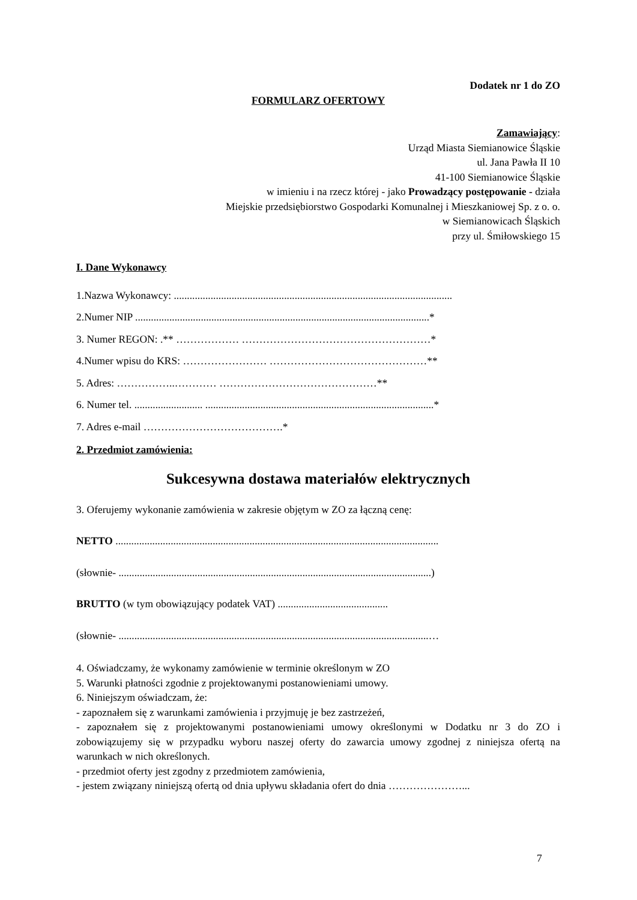Dodatek nr 1 do ZO
FORMULARZ OFERTOWY
Zamawiający:
Urząd Miasta Siemianowice Śląskie
ul. Jana Pawła II 10
41-100 Siemianowice Śląskie
w imieniu i na rzecz której - jako Prowadzący postępowanie - działa
Miejskie przedsiębiorstwo Gospodarki Komunalnej i Mieszkaniowej Sp. z o. o.
w Siemianowicach Śląskich
przy ul. Śmiłowskiego 15
I. Dane Wykonawcy
1.Nazwa Wykonawcy: ..........................................................................................................
2.Numer NIP ................................................................................................................*
3. Numer REGON: .** ……………… ………………………………………………*
4.Numer wpisu do KRS: …………………… ………………………………………**
5. Adres: ……………..………… ………………………………………**
6. Numer tel. .......................... .......................................................................................*
7. Adres e-mail ………………………………….*
2. Przedmiot zamówienia:
Sukcesywna dostawa materiałów elektrycznych
3. Oferujemy wykonanie zamówienia w zakresie objętym w ZO za łączną cenę:
NETTO ...........................................................................................................................
(słownie- .......................................................................................................................)
BRUTTO (w tym obowiązujący podatek VAT) ..........................................
(słownie- ......................................................................................................................…
4. Oświadczamy, że wykonamy zamówienie w terminie określonym w ZO
5. Warunki płatności zgodnie z projektowanymi postanowieniami umowy.
6. Niniejszym oświadczam, że:
- zapoznałem się z warunkami zamówienia i przyjmuję je bez zastrzeżeń,
- zapoznałem się z projektowanymi postanowieniami umowy określonymi w Dodatku nr 3 do ZO i zobowiązujemy się w przypadku wyboru naszej oferty do zawarcia umowy zgodnej z niniejsza ofertą na warunkach w nich określonych.
- przedmiot oferty jest zgodny z przedmiotem zamówienia,
- jestem związany niniejszą ofertą od dnia upływu składania ofert do dnia …………………...
7